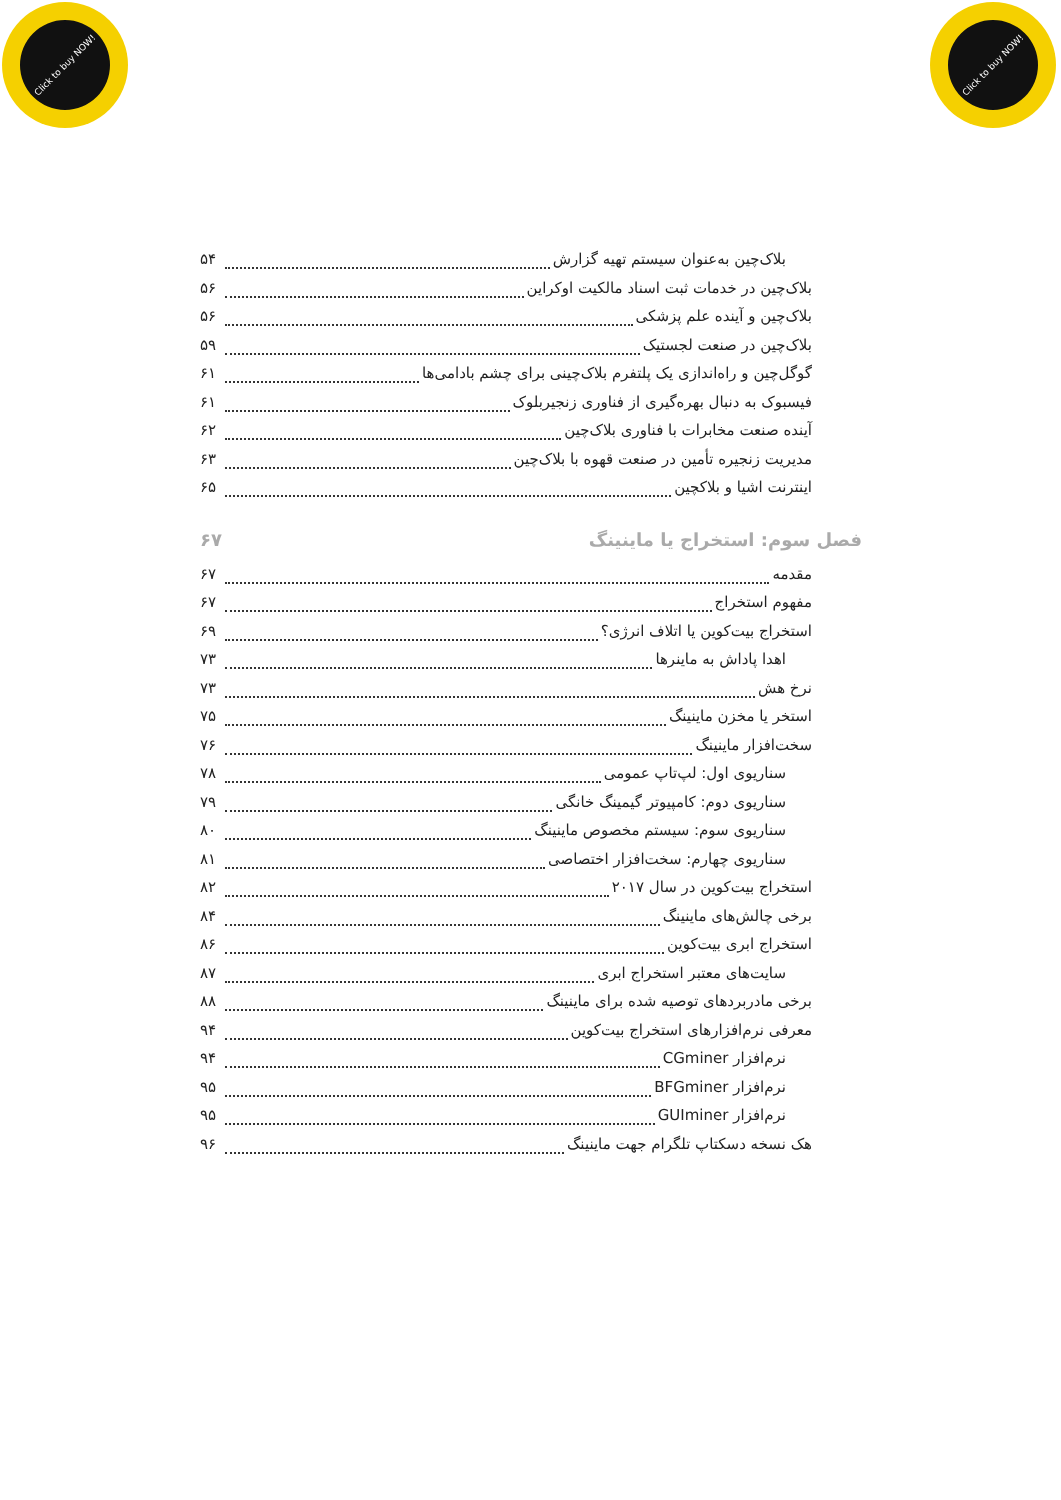Click to buy NOW!
Click to buy NOW!
بلاک‌چین به‌عنوان سیستم تهیه گزارش ۵۴
بلاک‌چین در خدمات ثبت اسناد مالکیت اوکراین ۵۶
بلاک‌چین و آینده علم پزشکی ۵۶
بلاک‌چین در صنعت لجستیک ۵۹
گوگل‌چین و راه‌اندازی یک پلتفرم بلاک‌چینی برای چشم بادامی‌ها ۶۱
فیسبوک به دنبال بهره‌گیری از فناوری زنجیربلوک ۶۱
آینده صنعت مخابرات با فناوری بلاک‌چین ۶۲
مدیریت زنجیره تأمین در صنعت قهوه با بلاک‌چین ۶۳
اینترنت اشیا و بلاکچین ۶۵
فصل سوم: استخراج یا ماینینگ ۶۷
مقدمه ۶۷
مفهوم استخراج ۶۷
استخراج بیت‌کوین یا اتلاف انرژی؟ ۶۹
اهدا پاداش به ماینرها ۷۳
نرخ هش ۷۳
استخر یا مخزن ماینینگ ۷۵
سخت‌افزار ماینینگ ۷۶
سناریوی اول: لپ‌تاپ عمومی ۷۸
سناریوی دوم: کامپیوتر گیمینگ خانگی ۷۹
سناریوی سوم: سیستم مخصوص ماینینگ ۸۰
سناریوی چهارم: سخت‌افزار اختصاصی ۸۱
استخراج بیت‌کوین در سال ۲۰۱۷ ۸۲
برخی چالش‌های ماینینگ ۸۴
استخراج ابری بیت‌کوین ۸۶
سایت‌های معتبر استخراج ابری ۸۷
برخی مادربردهای توصیه شده برای ماینینگ ۸۸
معرفی نرم‌افزارهای استخراج بیت‌کوین ۹۴
نرم‌افزار CGminer ۹۴
نرم‌افزار BFGminer ۹۵
نرم‌افزار GUIminer ۹۵
هک نسخه دسکتاپ تلگرام جهت ماینینگ ۹۶